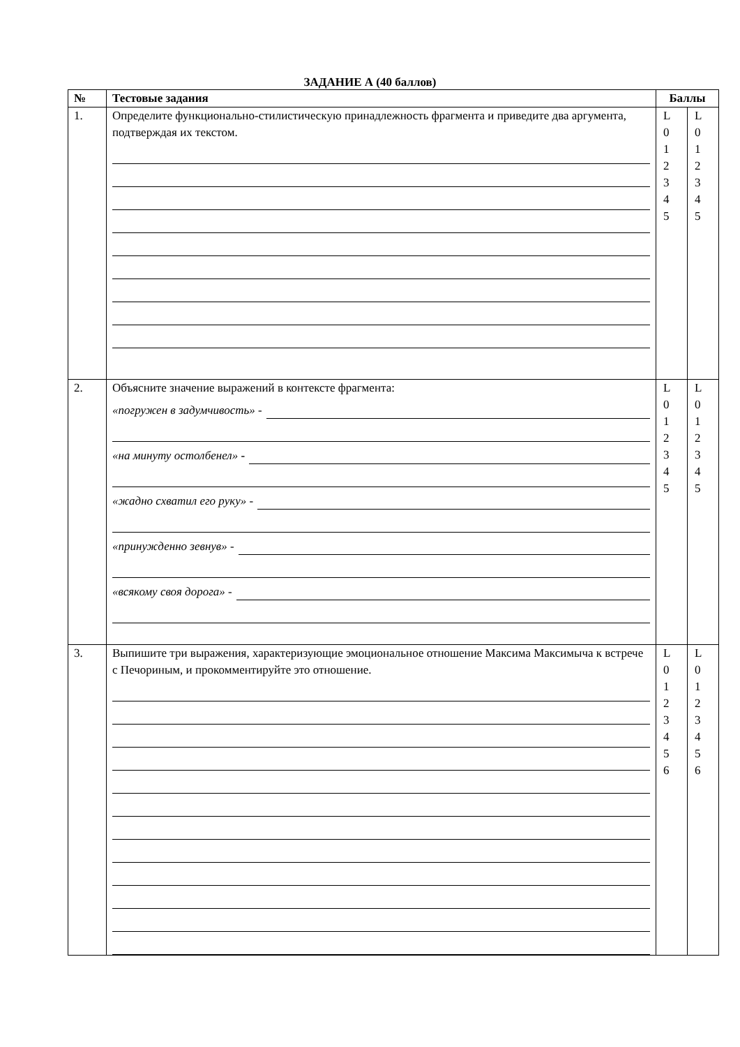ЗАДАНИЕ А (40 баллов)
| № | Тестовые задания | Баллы | |
| --- | --- | --- | --- |
| 1. | Определите функционально-стилистическую принадлежность фрагмента и приведите два аргумента, подтверждая их текстом. | L 0 1 2 3 4 5 | L 0 1 2 3 4 5 |
| 2. | Объясните значение выражений в контексте фрагмента: «погружен в задумчивость» - «на минуту остолбенел» - «жадно схватил его руку» - «принужденно зевнув» - «всякому своя дорога» - | L 0 1 2 3 4 5 | L 0 1 2 3 4 5 |
| 3. | Выпишите три выражения, характеризующие эмоциональное отношение Максима Максимыча к встрече с Печориным, и прокомментируйте это отношение. | L 0 1 2 3 4 5 6 | L 0 1 2 3 4 5 6 |